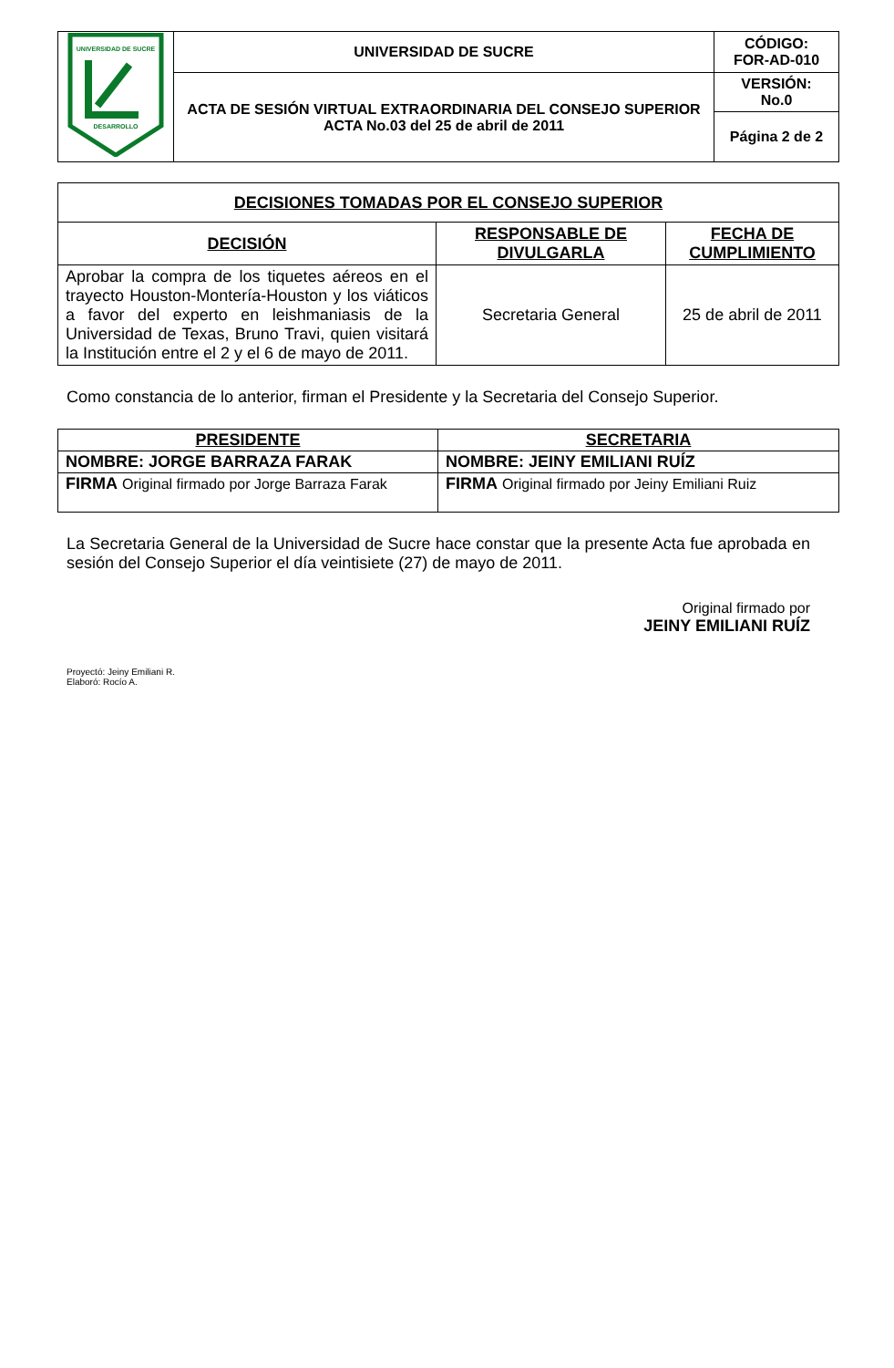| UNIVERSIDAD DE SUCRE DESARROLLO | UNIVERSIDAD DE SUCRE | CÓDIGO: FOR-AD-010 |
| | ACTA DE SESIÓN VIRTUAL EXTRAORDINARIA DEL CONSEJO SUPERIOR ACTA No.03 del 25 de abril de 2011 | VERSIÓN: No.0 |
| | | Página 2 de 2 |
| DECISIONES TOMADAS POR EL CONSEJO SUPERIOR | | |
| --- | --- | --- |
| DECISIÓN | RESPONSABLE DE DIVULGARLA | FECHA DE CUMPLIMIENTO |
| Aprobar la compra de los tiquetes aéreos en el trayecto Houston-Montería-Houston y los viáticos a favor del experto en leishmaniasis de la Universidad de Texas, Bruno Travi, quien visitará la Institución entre el 2 y el 6 de mayo de 2011. | Secretaria General | 25 de abril de 2011 |
Como constancia de lo anterior, firman el Presidente y la Secretaria del Consejo Superior.
| PRESIDENTE | SECRETARIA |
| --- | --- |
| NOMBRE: JORGE BARRAZA FARAK | NOMBRE: JEINY EMILIANI RUÍZ |
| FIRMA Original firmado por Jorge Barraza Farak | FIRMA Original firmado por Jeiny Emiliani Ruiz |
La Secretaria General de la Universidad de Sucre hace constar que la presente Acta fue aprobada en sesión del Consejo Superior el día veintisiete (27) de mayo de 2011.
Original firmado por
JEINY EMILIANI RUÍZ
Proyectó: Jeiny Emiliani R.
Elaboró: Rocío A.